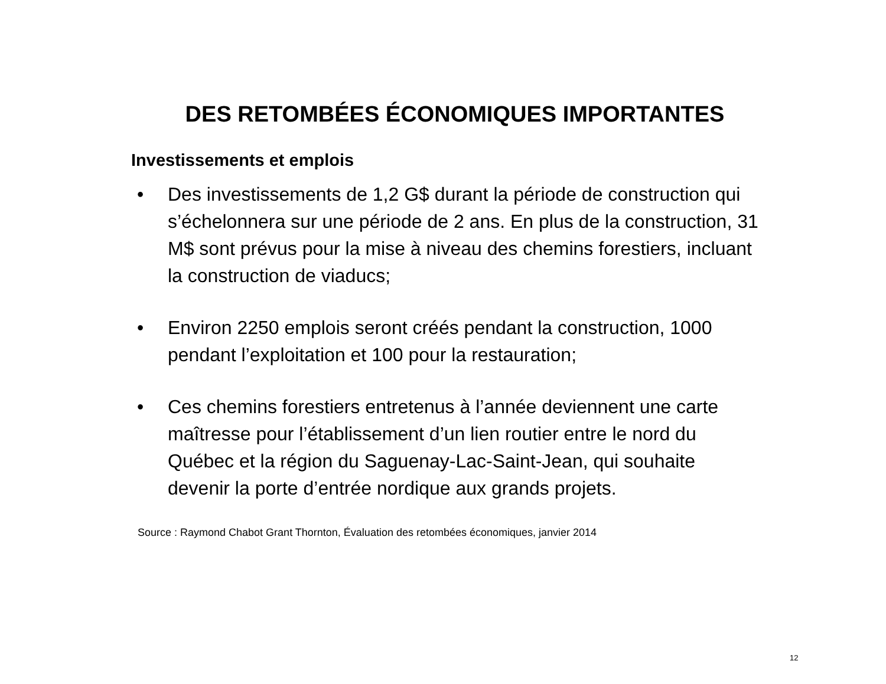DES RETOMBÉES ÉCONOMIQUES IMPORTANTES
Investissements et emplois
• Des investissements de 1,2 G$ durant la période de construction qui s’échelonnera sur une période de 2 ans. En plus de la construction, 31 M$ sont prévus pour la mise à niveau des chemins forestiers, incluant la construction de viaducs;
• Environ 2250 emplois seront créés pendant la construction, 1000 pendant l’exploitation et 100 pour la restauration;
• Ces chemins forestiers entretenus à l’année deviennent une carte maîtresse pour l’établissement d’un lien routier entre le nord du Québec et la région du Saguenay-Lac-Saint-Jean, qui souhaite devenir la porte d’entrée nordique aux grands projets.
Source : Raymond Chabot Grant Thornton, Évaluation des retombées économiques, janvier 2014
12